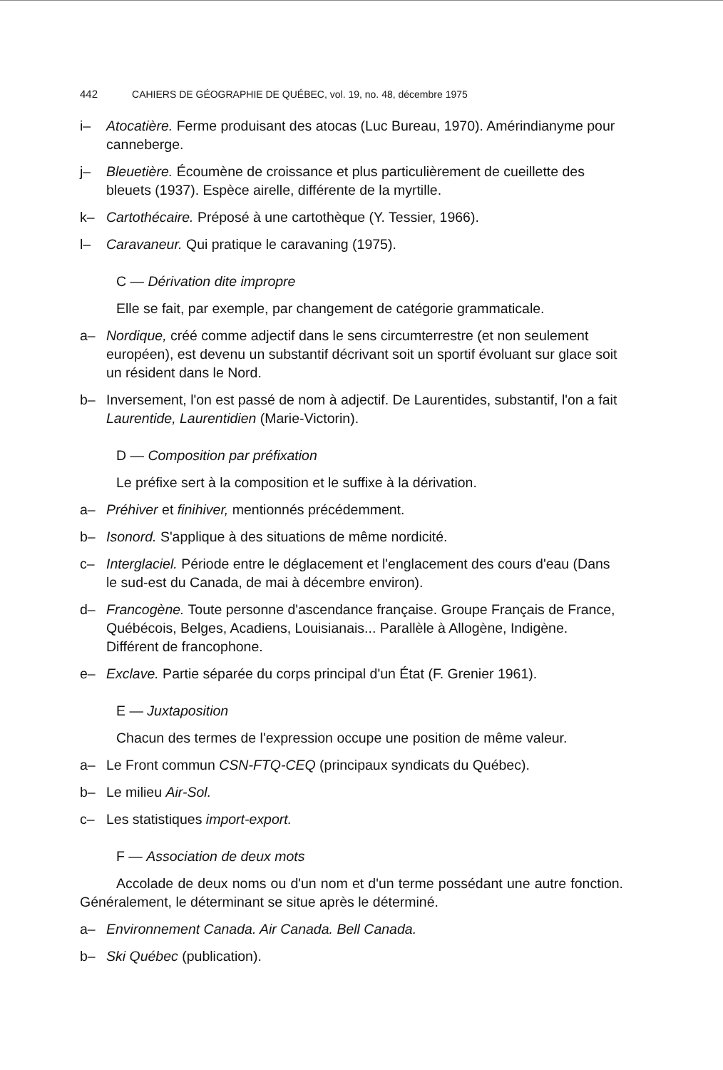442 CAHIERS DE GÉOGRAPHIE DE QUÉBEC, vol. 19, no. 48, décembre 1975
i– Atocatière. Ferme produisant des atocas (Luc Bureau, 1970). Amérindianyme pour canneberge.
j– Bleuetière. Écoumène de croissance et plus particulièrement de cueillette des bleuets (1937). Espèce airelle, différente de la myrtille.
k– Cartothécaire. Préposé à une cartothèque (Y. Tessier, 1966).
l– Caravaneur. Qui pratique le caravaning (1975).
C — Dérivation dite impropre
Elle se fait, par exemple, par changement de catégorie grammaticale.
a– Nordique, créé comme adjectif dans le sens circumterrestre (et non seulement européen), est devenu un substantif décrivant soit un sportif évoluant sur glace soit un résident dans le Nord.
b– Inversement, l'on est passé de nom à adjectif. De Laurentides, substantif, l'on a fait Laurentide, Laurentidien (Marie-Victorin).
D — Composition par préfixation
Le préfixe sert à la composition et le suffixe à la dérivation.
a– Préhiver et finihiver, mentionnés précédemment.
b– Isonord. S'applique à des situations de même nordicité.
c– Interglaciel. Période entre le déglacement et l'englacement des cours d'eau (Dans le sud-est du Canada, de mai à décembre environ).
d– Francogène. Toute personne d'ascendance française. Groupe Français de France, Québécois, Belges, Acadiens, Louisianais... Parallèle à Allogène, Indigène. Différent de francophone.
e– Exclave. Partie séparée du corps principal d'un État (F. Grenier 1961).
E — Juxtaposition
Chacun des termes de l'expression occupe une position de même valeur.
a– Le Front commun CSN-FTQ-CEQ (principaux syndicats du Québec).
b– Le milieu Air-Sol.
c– Les statistiques import-export.
F — Association de deux mots
Accolade de deux noms ou d'un nom et d'un terme possédant une autre fonction. Généralement, le déterminant se situe après le déterminé.
a– Environnement Canada. Air Canada. Bell Canada.
b– Ski Québec (publication).